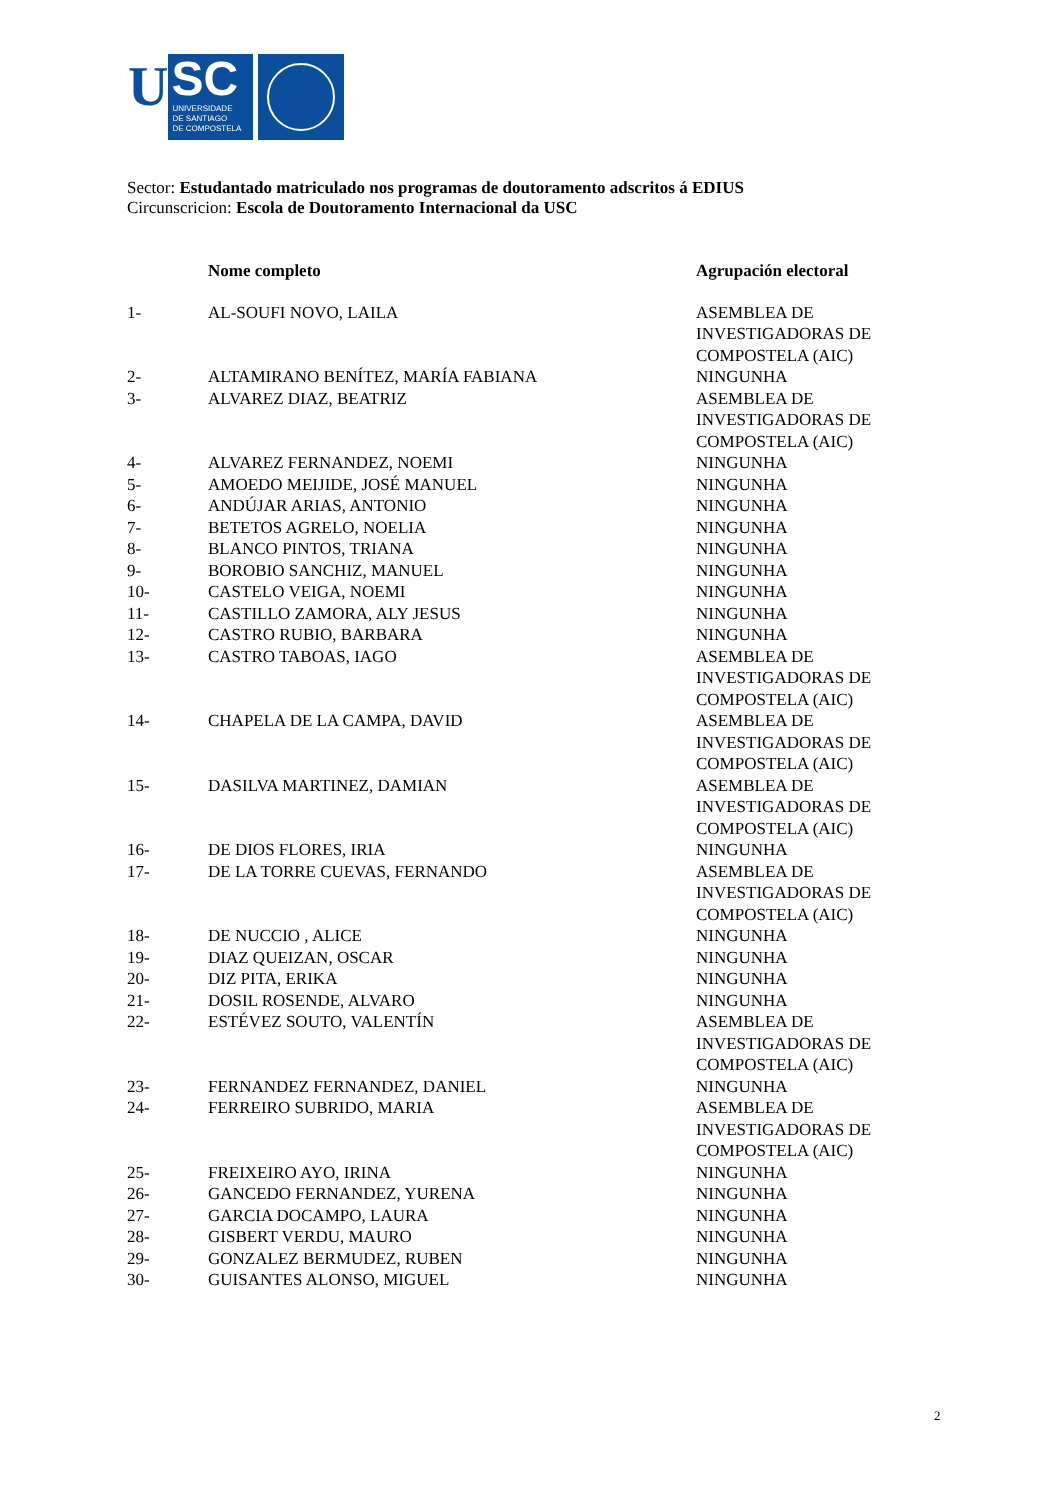U
SC
UNIVERSIDADE
DE SANTIAGO
DE COMPOSTELA
Sector: Estudantado matriculado nos programas de doutoramento adscritos á EDIUS
Circunscricion: Escola de Doutoramento Internacional da USC
| | Nome completo | Agrupación electoral |
| --- | --- | --- |
| 1- | AL-SOUFI NOVO, LAILA | ASEMBLEA DE INVESTIGADORAS DE COMPOSTELA (AIC) |
| 2- | ALTAMIRANO BENÍTEZ, MARÍA FABIANA | NINGUNHA |
| 3- | ALVAREZ DIAZ, BEATRIZ | ASEMBLEA DE INVESTIGADORAS DE COMPOSTELA (AIC) |
| 4- | ALVAREZ FERNANDEZ, NOEMI | NINGUNHA |
| 5- | AMOEDO MEIJIDE, JOSÉ MANUEL | NINGUNHA |
| 6- | ANDÚJAR ARIAS, ANTONIO | NINGUNHA |
| 7- | BETETOS AGRELO, NOELIA | NINGUNHA |
| 8- | BLANCO PINTOS, TRIANA | NINGUNHA |
| 9- | BOROBIO SANCHIZ, MANUEL | NINGUNHA |
| 10- | CASTELO VEIGA, NOEMI | NINGUNHA |
| 11- | CASTILLO ZAMORA, ALY JESUS | NINGUNHA |
| 12- | CASTRO RUBIO, BARBARA | NINGUNHA |
| 13- | CASTRO TABOAS, IAGO | ASEMBLEA DE INVESTIGADORAS DE COMPOSTELA (AIC) |
| 14- | CHAPELA DE LA CAMPA, DAVID | ASEMBLEA DE INVESTIGADORAS DE COMPOSTELA (AIC) |
| 15- | DASILVA MARTINEZ, DAMIAN | ASEMBLEA DE INVESTIGADORAS DE COMPOSTELA (AIC) |
| 16- | DE DIOS FLORES, IRIA | NINGUNHA |
| 17- | DE LA TORRE CUEVAS, FERNANDO | ASEMBLEA DE INVESTIGADORAS DE COMPOSTELA (AIC) |
| 18- | DE NUCCIO , ALICE | NINGUNHA |
| 19- | DIAZ QUEIZAN, OSCAR | NINGUNHA |
| 20- | DIZ PITA, ERIKA | NINGUNHA |
| 21- | DOSIL ROSENDE, ALVARO | NINGUNHA |
| 22- | ESTÉVEZ SOUTO, VALENTÍN | ASEMBLEA DE INVESTIGADORAS DE COMPOSTELA (AIC) |
| 23- | FERNANDEZ FERNANDEZ, DANIEL | NINGUNHA |
| 24- | FERREIRO SUBRIDO, MARIA | ASEMBLEA DE INVESTIGADORAS DE COMPOSTELA (AIC) |
| 25- | FREIXEIRO AYO, IRINA | NINGUNHA |
| 26- | GANCEDO FERNANDEZ, YURENA | NINGUNHA |
| 27- | GARCIA DOCAMPO, LAURA | NINGUNHA |
| 28- | GISBERT VERDU, MAURO | NINGUNHA |
| 29- | GONZALEZ BERMUDEZ, RUBEN | NINGUNHA |
| 30- | GUISANTES ALONSO, MIGUEL | NINGUNHA |
2